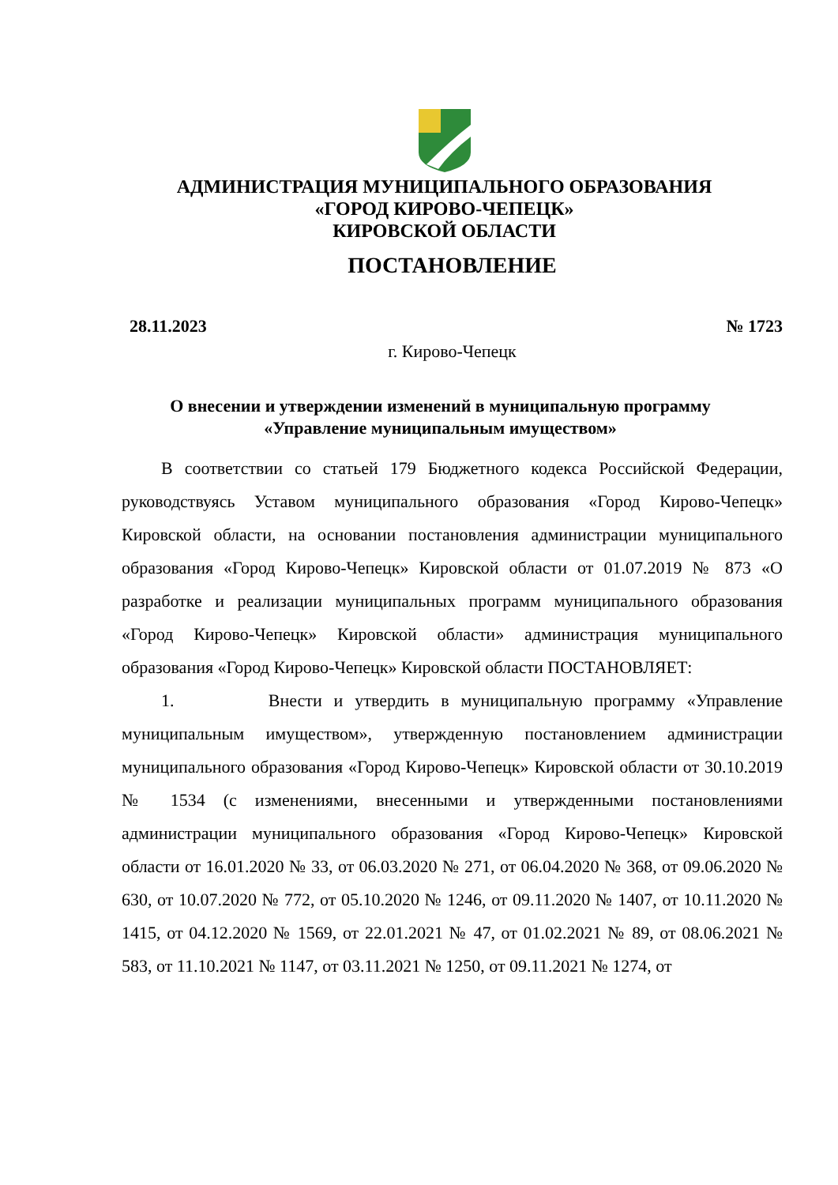АДМИНИСТРАЦИЯ МУНИЦИПАЛЬНОГО ОБРАЗОВАНИЯ
«ГОРОД КИРОВО-ЧЕПЕЦК»
КИРОВСКОЙ ОБЛАСТИ
ПОСТАНОВЛЕНИЕ
28.11.2023 № 1723
г. Кирово-Чепецк
О внесении и утверждении изменений в муниципальную программу
«Управление муниципальным имуществом»
В соответствии со статьей 179 Бюджетного кодекса Российской Федерации, руководствуясь Уставом муниципального образования «Город Кирово-Чепецк» Кировской области, на основании постановления администрации муниципального образования «Город Кирово-Чепецк» Кировской области от 01.07.2019 № 873 «О разработке и реализации муниципальных программ муниципального образования «Город Кирово-Чепецк» Кировской области» администрация муниципального образования «Город Кирово-Чепецк» Кировской области ПОСТАНОВЛЯЕТ:
1. Внести и утвердить в муниципальную программу «Управление муниципальным имуществом», утвержденную постановлением администрации муниципального образования «Город Кирово-Чепецк» Кировской области от 30.10.2019 № 1534 (с изменениями, внесенными и утвержденными постановлениями администрации муниципального образования «Город Кирово-Чепецк» Кировской области от 16.01.2020 № 33, от 06.03.2020 № 271, от 06.04.2020 № 368, от 09.06.2020 № 630, от 10.07.2020 № 772, от 05.10.2020 № 1246, от 09.11.2020 № 1407, от 10.11.2020 № 1415, от 04.12.2020 № 1569, от 22.01.2021 № 47, от 01.02.2021 № 89, от 08.06.2021 № 583, от 11.10.2021 № 1147, от 03.11.2021 № 1250, от 09.11.2021 № 1274, от